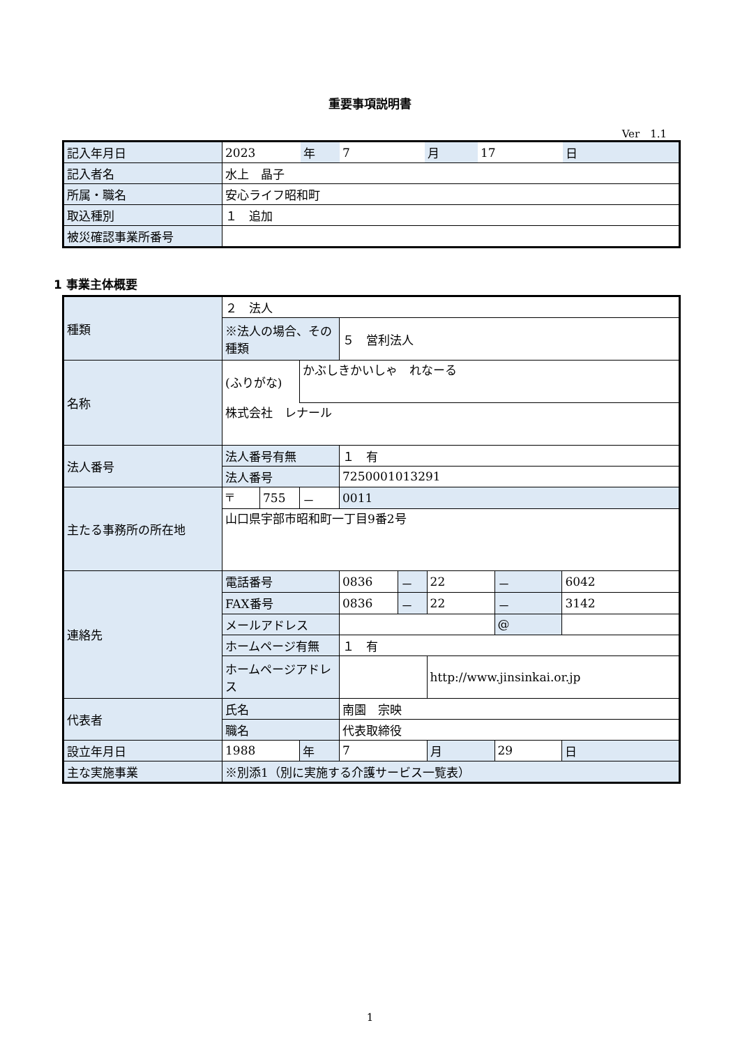重要事項説明書
Ver　1.1
| 記入年月日 | 2023 | 年 | 7 | 月 | 17 | 日 |
| 記入者名 | 水上 晶子 | | | | | |
| 所属・職名 | 安心ライフ昭和町 | | | | | |
| 取込種別 | １ 追加 | | | | | |
| 被災確認事業所番号 | | | | | | |
1 事業主体概要
| 種類 | ２ 法人 | | | | | | | |
| | ※法人の場合、その種類 | | | ５ 営利法人 | | | | |
| 名称 | (ふりがな) | | かぶしきかいしゃ れなーる | | | | | |
| | 株式会社 レナール | | | | | | | |
| 法人番号 | 法人番号有無 | | | １ 有 | | | | |
| | 法人番号 | | | 7250001013291 | | | | |
| 主たる事務所の所在地 | 〒 | 755 | － | 0011 | | | | |
| | 山口県宇部市昭和町一丁目9番2号 | | | | | | | |
| 連絡先 | 電話番号 | | | 0836 | － | 22 | － | 6042 |
| | FAX番号 | | | 0836 | － | 22 | － | 3142 |
| | メールアドレス | | | | | | @ | |
| | ホームページ有無 | | | １ 有 | | | | |
| | ホームページアドレス | | | | | http://www.jinsinkai.or.jp | | |
| 代表者 | 氏名 | | | 南園 宗映 | | | | |
| | 職名 | | | 代表取締役 | | | | |
| 設立年月日 | 1988 | | 年 | 7 | | 月 | 29 | 日 |
| 主な実施事業 | ※別添1（別に実施する介護サービス一覧表） | | | | | | | |
1